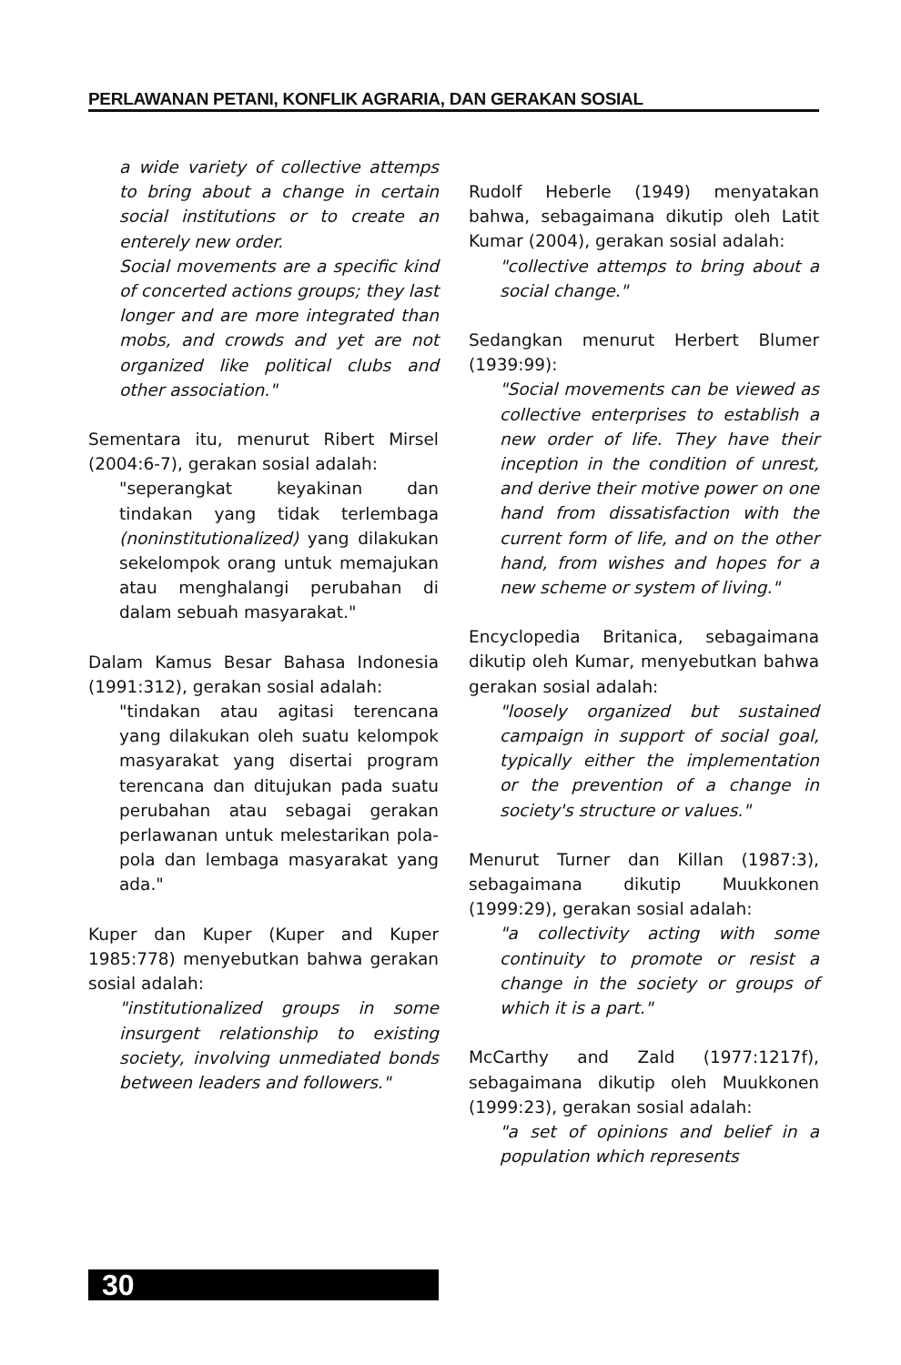PERLAWANAN PETANI, KONFLIK AGRARIA, DAN GERAKAN SOSIAL
a wide variety of collective attemps to bring about a change in certain social institutions or to create an enterely new order.
Social movements are a specific kind of concerted actions groups; they last longer and are more integrated than mobs, and crowds and yet are not organized like political clubs and other association."
Sementara itu, menurut Ribert Mirsel (2004:6-7), gerakan sosial adalah:
"seperangkat keyakinan dan tindakan yang tidak terlembaga (noninstitutionalized) yang dilakukan sekelompok orang untuk memajukan atau menghalangi perubahan di dalam sebuah masyarakat."
Dalam Kamus Besar Bahasa Indonesia (1991:312), gerakan sosial adalah:
"tindakan atau agitasi terencana yang dilakukan oleh suatu kelompok masyarakat yang disertai program terencana dan ditujukan pada suatu perubahan atau sebagai gerakan perlawanan untuk melestarikan pola-pola dan lembaga masyarakat yang ada."
Kuper dan Kuper (Kuper and Kuper 1985:778) menyebutkan bahwa gerakan sosial adalah:
"institutionalized groups in some insurgent relationship to existing society, involving unmediated bonds between leaders and followers."
Rudolf Heberle (1949) menyatakan bahwa, sebagaimana dikutip oleh Latit Kumar (2004), gerakan sosial adalah:
"collective attemps to bring about a social change."
Sedangkan menurut Herbert Blumer (1939:99):
"Social movements can be viewed as collective enterprises to establish a new order of life. They have their inception in the condition of unrest, and derive their motive power on one hand from dissatisfaction with the current form of life, and on the other hand, from wishes and hopes for a new scheme or system of living."
Encyclopedia Britanica, sebagaimana dikutip oleh Kumar, menyebutkan bahwa gerakan sosial adalah:
"loosely organized but sustained campaign in support of social goal, typically either the implementation or the prevention of a change in society's structure or values."
Menurut Turner dan Killan (1987:3), sebagaimana dikutip Muukkonen (1999:29), gerakan sosial adalah:
"a collectivity acting with some continuity to promote or resist a change in the society or groups of which it is a part."
McCarthy and Zald (1977:1217f), sebagaimana dikutip oleh Muukkonen (1999:23), gerakan sosial adalah:
"a set of opinions and belief in a population which represents
30